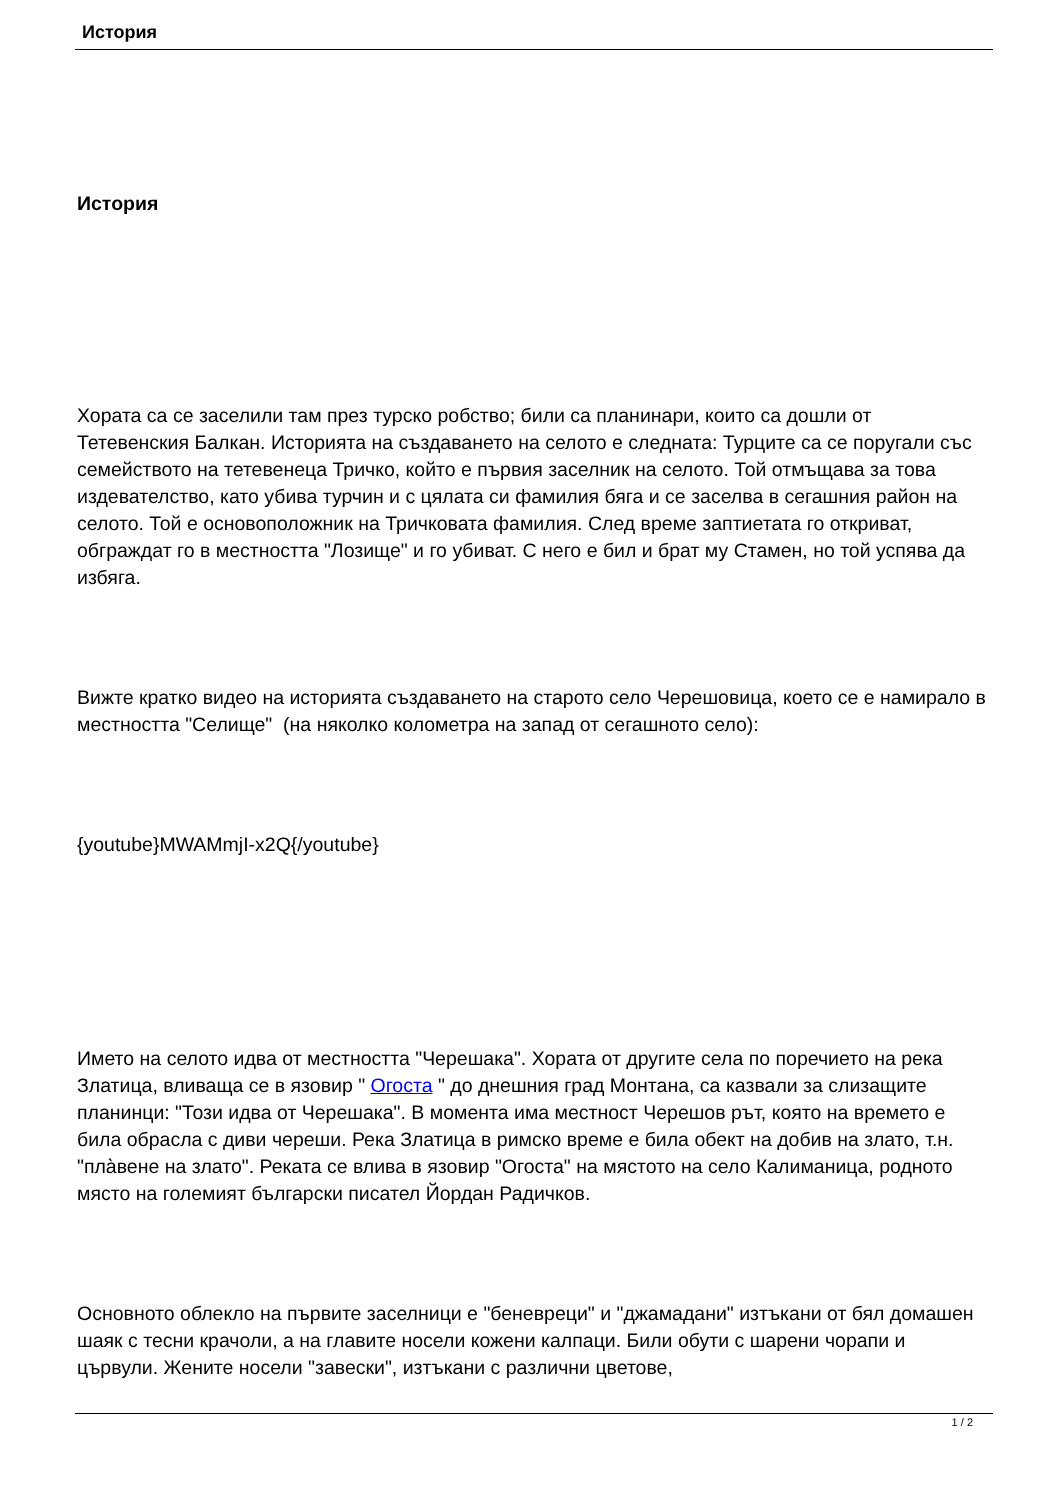История
История
Хората са се заселили там през турско робство; били са планинари, които са дошли от Тетевенския Балкан. Историята на създаването на селото е следната: Турците са се поругали със семейството на тетевенеца Тричко, който е първия заселник на селото. Той отмъщава за това издевателство, като убива турчин и с цялата си фамилия бяга и се заселва в сегашния район на селото. Той е основоположник на Тричковата фамилия. След време заптиетата го откриват, обграждат го в местността "Лозище" и го убиват. С него е бил и брат му Стамен, но той успява да избяга.
Вижте кратко видео на историята създаването на старото село Черешовица, което се е намирало в местността "Селище" (на няколко колометра на запад от сегашното село):
{youtube}MWAMmjI-x2Q{/youtube}
Името на селото идва от местността "Черешака". Хората от другите села по поречието на река Златица, вливаща се в язовир " Огоста " до днешния град Монтана, са казвали за слизащите планинци: "Този идва от Черешака". В момента има местност Черешов рът, която на времето е била обрасла с диви череши. Река Златица в римско време е била обект на добив на злато, т.н. "пла̀вене на злато". Реката се влива в язовир "Огоста" на мястото на село Калиманица, родното място на големият български писател Йордан Радичков.
Основното облекло на първите заселници е "беневреци" и "джамадани" изтъкани от бял домашен шаяк с тесни крачоли, а на главите носели кожени калпаци. Били обути с шарени чорапи и цървули. Жените носели "завески", изтъкани с различни цветове,
1 / 2